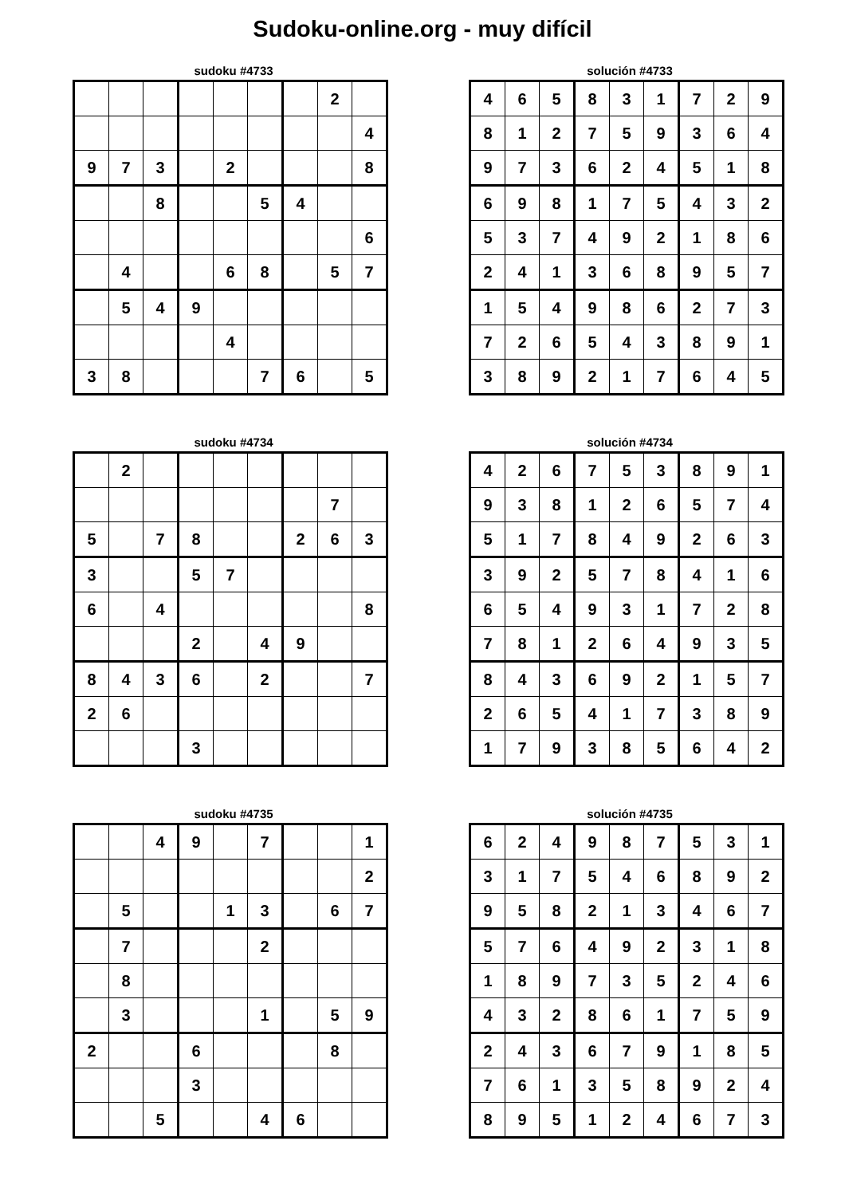Sudoku-online.org - muy difícil
sudoku #4733
| | | | | | | | 2 | |
| | | | | | | | | 4 |
| 9 | 7 | 3 | | 2 | | | | 8 |
| | | 8 | | | 5 | 4 | | |
| | | | | | | | | 6 |
| | 4 | | | 6 | 8 | | 5 | 7 |
| | 5 | 4 | 9 | | | | | |
| | | | | 4 | | | | |
| 3 | 8 | | | | 7 | 6 | | 5 |
solución #4733
| 4 | 6 | 5 | 8 | 3 | 1 | 7 | 2 | 9 |
| 8 | 1 | 2 | 7 | 5 | 9 | 3 | 6 | 4 |
| 9 | 7 | 3 | 6 | 2 | 4 | 5 | 1 | 8 |
| 6 | 9 | 8 | 1 | 7 | 5 | 4 | 3 | 2 |
| 5 | 3 | 7 | 4 | 9 | 2 | 1 | 8 | 6 |
| 2 | 4 | 1 | 3 | 6 | 8 | 9 | 5 | 7 |
| 1 | 5 | 4 | 9 | 8 | 6 | 2 | 7 | 3 |
| 7 | 2 | 6 | 5 | 4 | 3 | 8 | 9 | 1 |
| 3 | 8 | 9 | 2 | 1 | 7 | 6 | 4 | 5 |
sudoku #4734
| | 2 | | | | | | | |
| | | | | | | | 7 | |
| 5 | | 7 | 8 | | | 2 | 6 | 3 |
| 3 | | | 5 | 7 | | | | |
| 6 | | 4 | | | | | | 8 |
| | | | 2 | | 4 | 9 | | |
| 8 | 4 | 3 | 6 | | 2 | | | 7 |
| 2 | 6 | | | | | | | |
| | | | 3 | | | | | |
solución #4734
| 4 | 2 | 6 | 7 | 5 | 3 | 8 | 9 | 1 |
| 9 | 3 | 8 | 1 | 2 | 6 | 5 | 7 | 4 |
| 5 | 1 | 7 | 8 | 4 | 9 | 2 | 6 | 3 |
| 3 | 9 | 2 | 5 | 7 | 8 | 4 | 1 | 6 |
| 6 | 5 | 4 | 9 | 3 | 1 | 7 | 2 | 8 |
| 7 | 8 | 1 | 2 | 6 | 4 | 9 | 3 | 5 |
| 8 | 4 | 3 | 6 | 9 | 2 | 1 | 5 | 7 |
| 2 | 6 | 5 | 4 | 1 | 7 | 3 | 8 | 9 |
| 1 | 7 | 9 | 3 | 8 | 5 | 6 | 4 | 2 |
sudoku #4735
| | | 4 | 9 | | 7 | | | 1 |
| | | | | | | | | 2 |
| | 5 | | | 1 | 3 | | 6 | 7 |
| | 7 | | | | 2 | | | |
| | 8 | | | | | | | |
| | 3 | | | | 1 | | 5 | 9 |
| 2 | | | 6 | | | | 8 | |
| | | | 3 | | | | | |
| | | 5 | | | 4 | 6 | | |
solución #4735
| 6 | 2 | 4 | 9 | 8 | 7 | 5 | 3 | 1 |
| 3 | 1 | 7 | 5 | 4 | 6 | 8 | 9 | 2 |
| 9 | 5 | 8 | 2 | 1 | 3 | 4 | 6 | 7 |
| 5 | 7 | 6 | 4 | 9 | 2 | 3 | 1 | 8 |
| 1 | 8 | 9 | 7 | 3 | 5 | 2 | 4 | 6 |
| 4 | 3 | 2 | 8 | 6 | 1 | 7 | 5 | 9 |
| 2 | 4 | 3 | 6 | 7 | 9 | 1 | 8 | 5 |
| 7 | 6 | 1 | 3 | 5 | 8 | 9 | 2 | 4 |
| 8 | 9 | 5 | 1 | 2 | 4 | 6 | 7 | 3 |